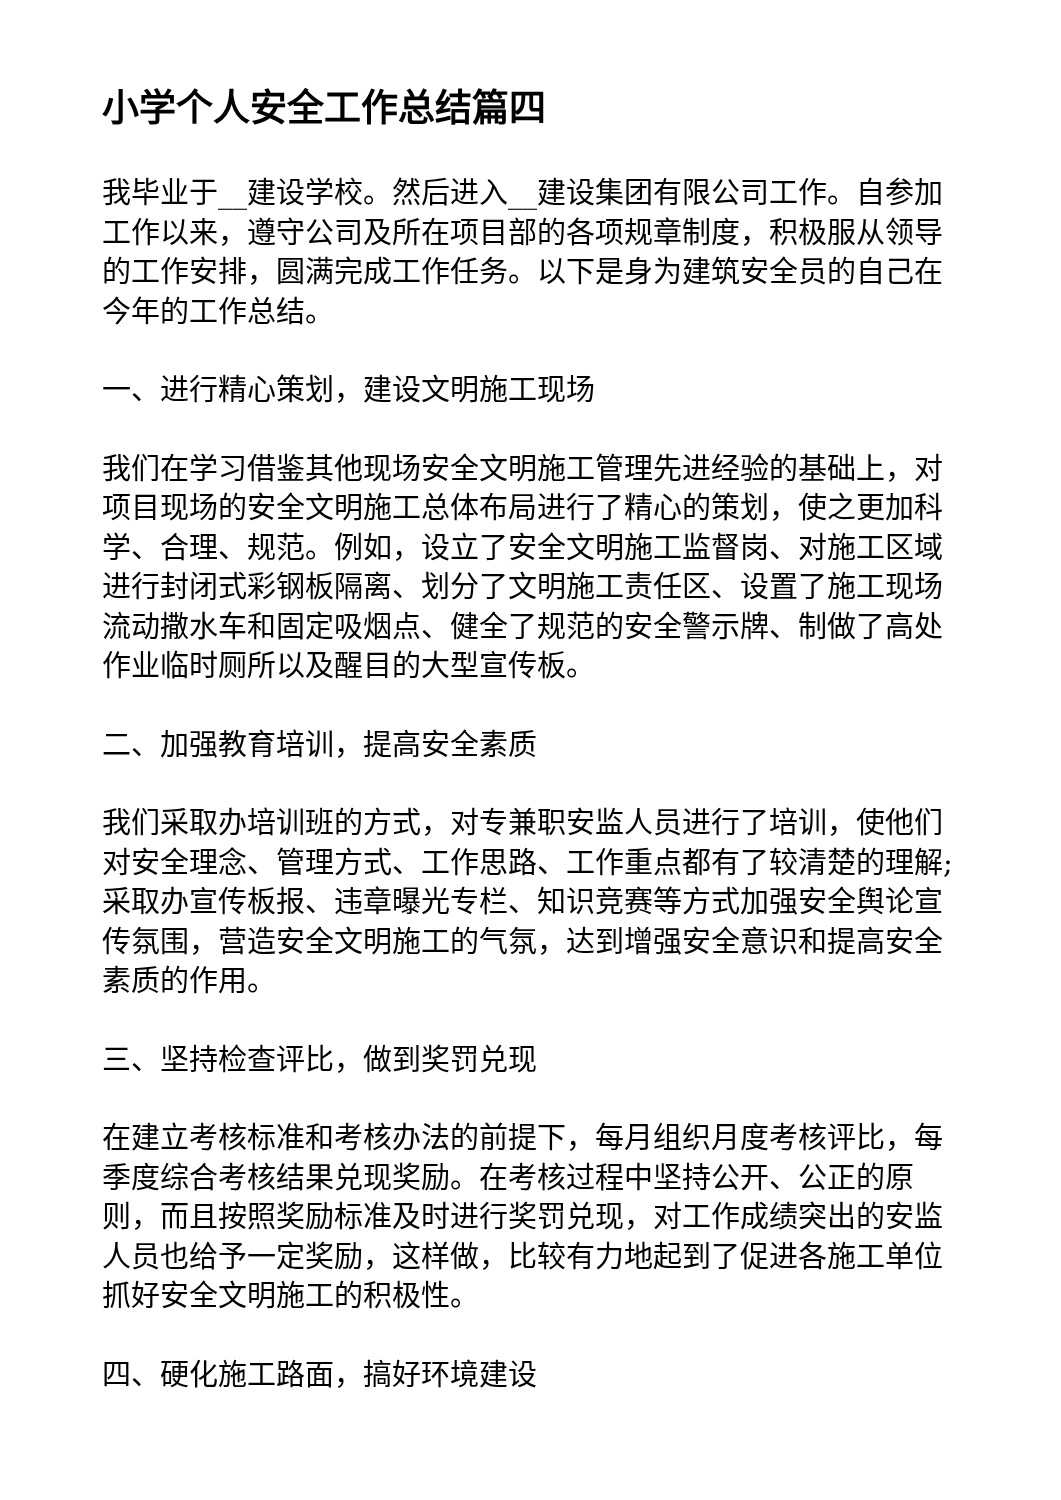小学个人安全工作总结篇四
我毕业于__建设学校。然后进入__建设集团有限公司工作。自参加工作以来，遵守公司及所在项目部的各项规章制度，积极服从领导的工作安排，圆满完成工作任务。以下是身为建筑安全员的自己在今年的工作总结。
一、进行精心策划，建设文明施工现场
我们在学习借鉴其他现场安全文明施工管理先进经验的基础上，对项目现场的安全文明施工总体布局进行了精心的策划，使之更加科学、合理、规范。例如，设立了安全文明施工监督岗、对施工区域进行封闭式彩钢板隔离、划分了文明施工责任区、设置了施工现场流动撒水车和固定吸烟点、健全了规范的安全警示牌、制做了高处作业临时厕所以及醒目的大型宣传板。
二、加强教育培训，提高安全素质
我们采取办培训班的方式，对专兼职安监人员进行了培训，使他们对安全理念、管理方式、工作思路、工作重点都有了较清楚的理解;采取办宣传板报、违章曝光专栏、知识竞赛等方式加强安全舆论宣传氛围，营造安全文明施工的气氛，达到增强安全意识和提高安全素质的作用。
三、坚持检查评比，做到奖罚兑现
在建立考核标准和考核办法的前提下，每月组织月度考核评比，每季度综合考核结果兑现奖励。在考核过程中坚持公开、公正的原则，而且按照奖励标准及时进行奖罚兑现，对工作成绩突出的安监人员也给予一定奖励，这样做，比较有力地起到了促进各施工单位抓好安全文明施工的积极性。
四、硬化施工路面，搞好环境建设